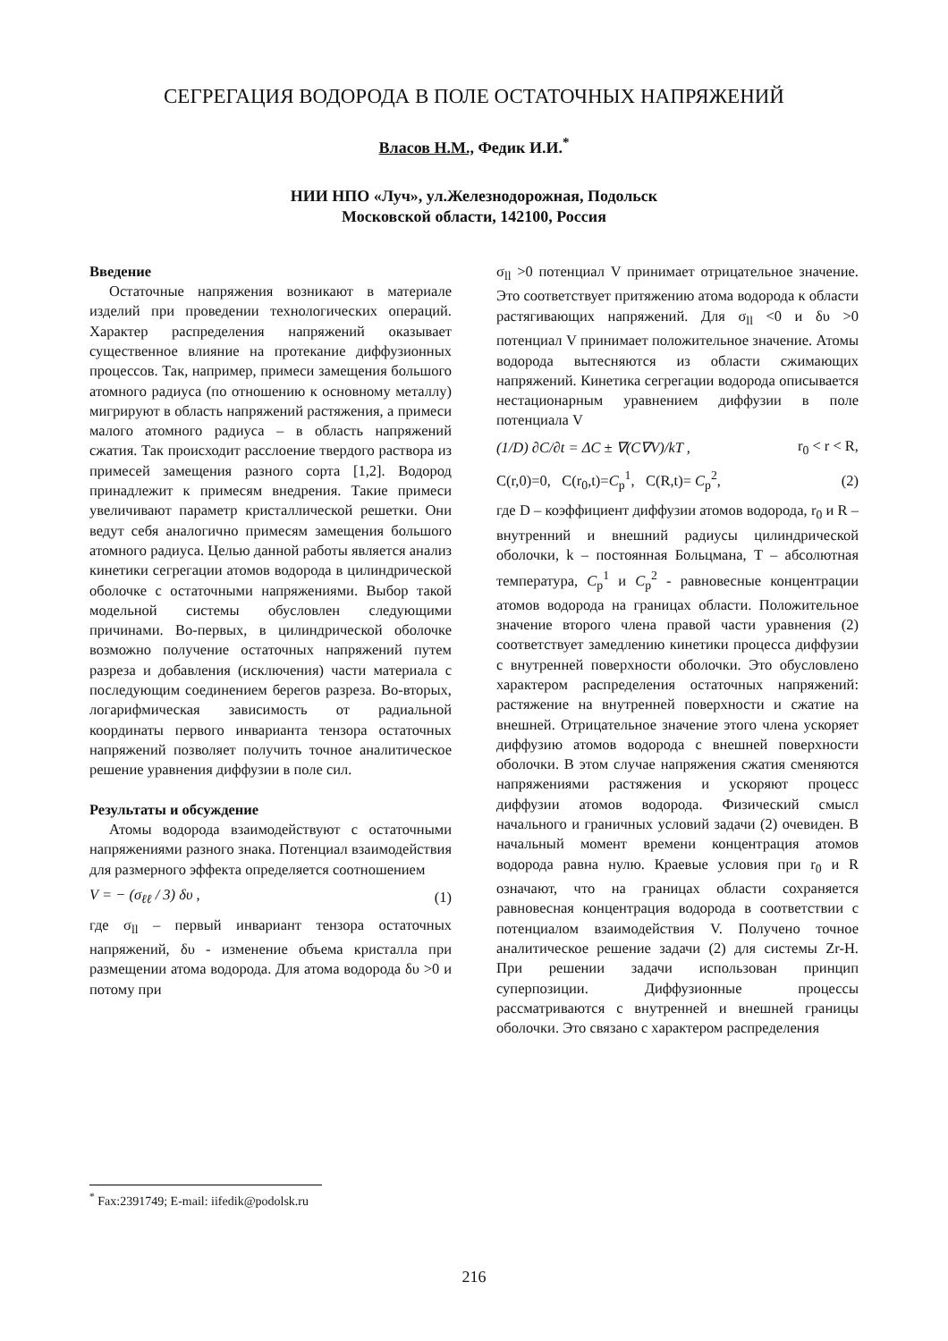СЕГРЕГАЦИЯ ВОДОРОДА В ПОЛЕ ОСТАТОЧНЫХ НАПРЯЖЕНИЙ
Власов Н.М., Федик И.И.<sup>*</sup>
НИИ НПО «Луч», ул.Железнодорожная, Подольск
Московской области, 142100, Россия
Введение
Остаточные напряжения возникают в материале изделий при проведении технологических операций. Характер распределения напряжений оказывает существенное влияние на протекание диффузионных процессов. Так, например, примеси замещения большого атомного радиуса (по отношению к основному металлу) мигрируют в область напряжений растяжения, а примеси малого атомного радиуса – в область напряжений сжатия. Так происходит расслоение твердого раствора из примесей замещения разного сорта [1,2]. Водород принадлежит к примесям внедрения. Такие примеси увеличивают параметр кристаллической решетки. Они ведут себя аналогично примесям замещения большого атомного радиуса. Целью данной работы является анализ кинетики сегрегации атомов водорода в цилиндрической оболочке с остаточными напряжениями. Выбор такой модельной системы обусловлен следующими причинами. Во-первых, в цилиндрической оболочке возможно получение остаточных напряжений путем разреза и добавления (исключения) части материала с последующим соединением берегов разреза. Во-вторых, логарифмическая зависимость от радиальной координаты первого инварианта тензора остаточных напряжений позволяет получить точное аналитическое решение уравнения диффузии в поле сил.
Результаты и обсуждение
Атомы водорода взаимодействуют с остаточными напряжениями разного знака. Потенциал взаимодействия для размерного эффекта определяется соотношением
V = − (σ<sub>ℓℓ</sub> / 3) δυ , (1)
где σ<sub>ll</sub> – первый инвариант тензора остаточных напряжений, δυ - изменение объема кристалла при размещении атома водорода. Для атома водорода δυ >0 и потому при
σ<sub>ll</sub> >0 потенциал V принимает отрицательное значение. Это соответствует притяжению атома водорода к области растягивающих напряжений. Для σ<sub>ll</sub> <0 и δυ >0 потенциал V принимает положительное значение. Атомы водорода вытесняются из области сжимающих напряжений. Кинетика сегрегации водорода описывается нестационарным уравнением диффузии в поле потенциала V
(1/D) ∂C/∂t = ΔC ± ∇(C∇V)/kT , r<sub>0</sub> < r < R,
C(r,0)=0, C(r<sub>0</sub>,t)=C<sub>p</sub><sup>1</sup>, C(R,t)= C<sub>p</sub><sup>2</sup>, (2)
где D – коэффициент диффузии атомов водорода, r<sub>0</sub> и R – внутренний и внешний радиусы цилиндрической оболочки, k – постоянная Больцмана, T – абсолютная температура, C<sub>p</sub><sup>1</sup> и C<sub>p</sub><sup>2</sup> - равновесные концентрации атомов водорода на границах области. Положительное значение второго члена правой части уравнения (2) соответствует замедлению кинетики процесса диффузии с внутренней поверхности оболочки. Это обусловлено характером распределения остаточных напряжений: растяжение на внутренней поверхности и сжатие на внешней. Отрицательное значение этого члена ускоряет диффузию атомов водорода с внешней поверхности оболочки. В этом случае напряжения сжатия сменяются напряжениями растяжения и ускоряют процесс диффузии атомов водорода. Физический смысл начального и граничных условий задачи (2) очевиден. В начальный момент времени концентрация атомов водорода равна нулю. Краевые условия при r<sub>0</sub> и R означают, что на границах области сохраняется равновесная концентрация водорода в соответствии с потенциалом взаимодействия V. Получено точное аналитическое решение задачи (2) для системы Zr-H. При решении задачи использован принцип суперпозиции. Диффузионные процессы рассматриваются с внутренней и внешней границы оболочки. Это связано с характером распределения
<sup>*</sup> Fax:2391749; E-mail: iifedik@podolsk.ru
216